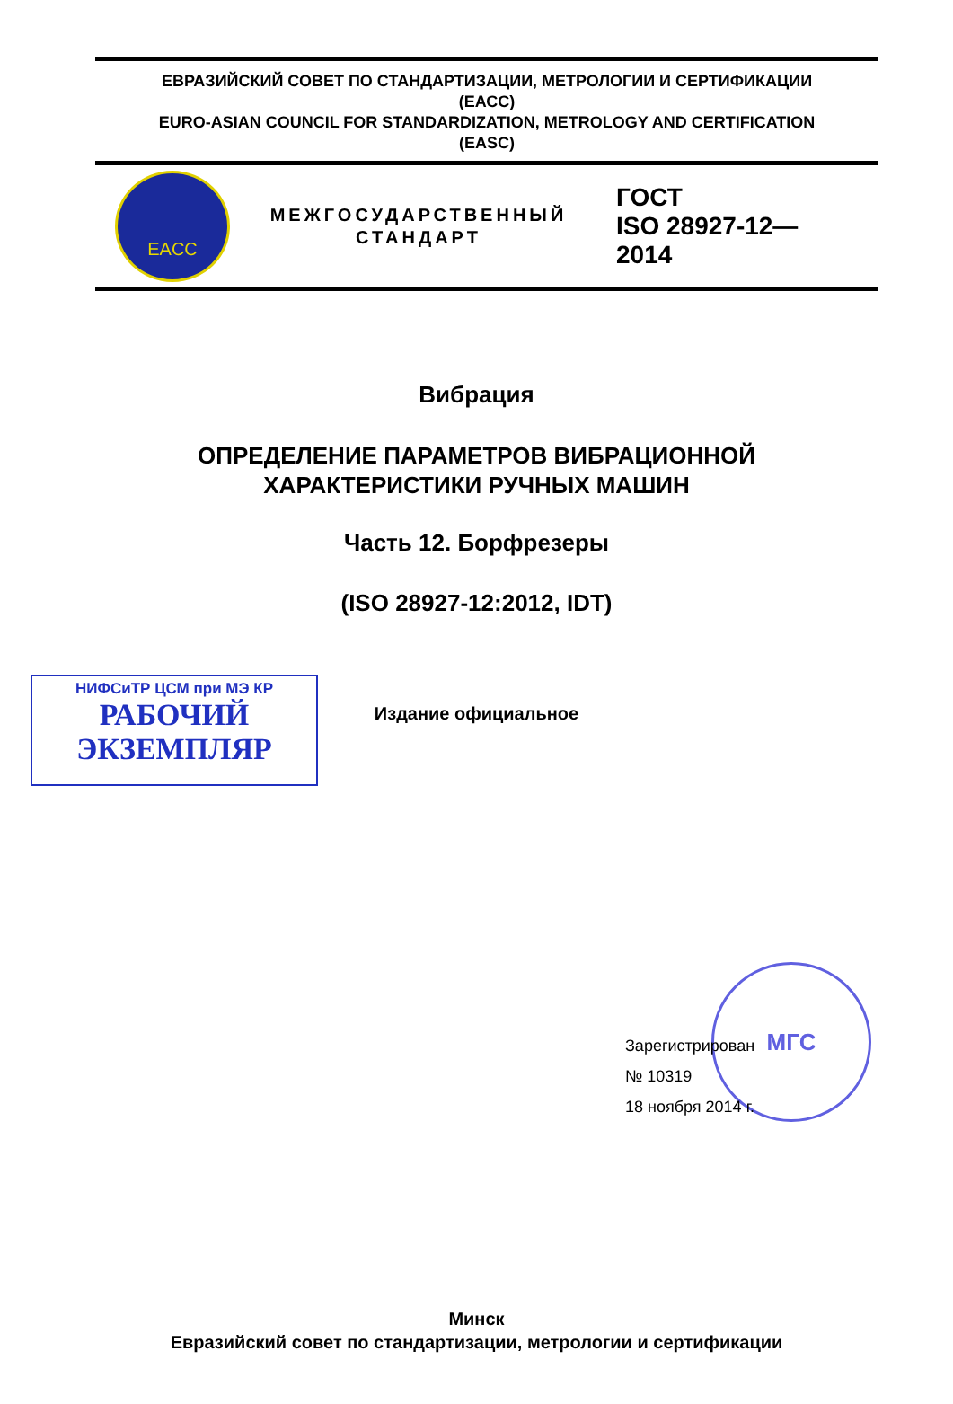ЕВРАЗИЙСКИЙ СОВЕТ ПО СТАНДАРТИЗАЦИИ, МЕТРОЛОГИИ И СЕРТИФИКАЦИИ
(ЕАСС)
EURO-ASIAN COUNCIL FOR STANDARDIZATION, METROLOGY AND CERTIFICATION
(EASC)
EACC
МЕЖГОСУДАРСТВЕННЫЙ
СТАНДАРТ
ГОСТ
ISO 28927-12—
2014
Вибрация
ОПРЕДЕЛЕНИЕ ПАРАМЕТРОВ ВИБРАЦИОННОЙ
ХАРАКТЕРИСТИКИ РУЧНЫХ МАШИН
Часть 12. Борфрезеры
(ISO 28927-12:2012, IDT)
Издание официальное
НИФСиТР ЦСМ при МЭ КР
РАБОЧИЙ
ЭКЗЕМПЛЯР
МГС
Зарегистрирован
№ 10319
18 ноября 2014 г.
Минск
Евразийский совет по стандартизации, метрологии и сертификации